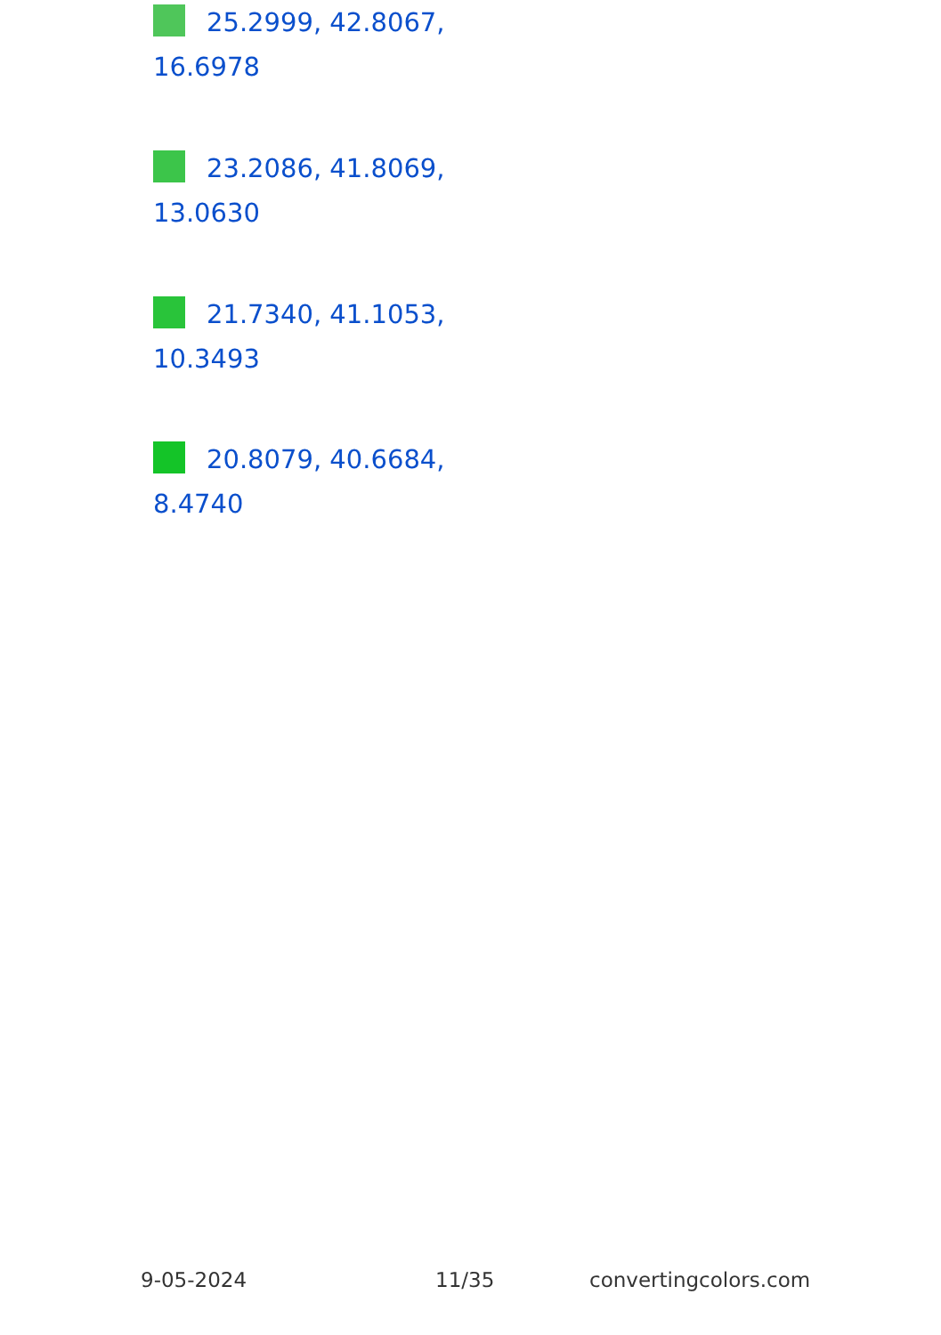25.2999, 42.8067, 16.6978
23.2086, 41.8069, 13.0630
21.7340, 41.1053, 10.3493
20.8079, 40.6684, 8.4740
9-05-2024 11/35 convertingcolors.com